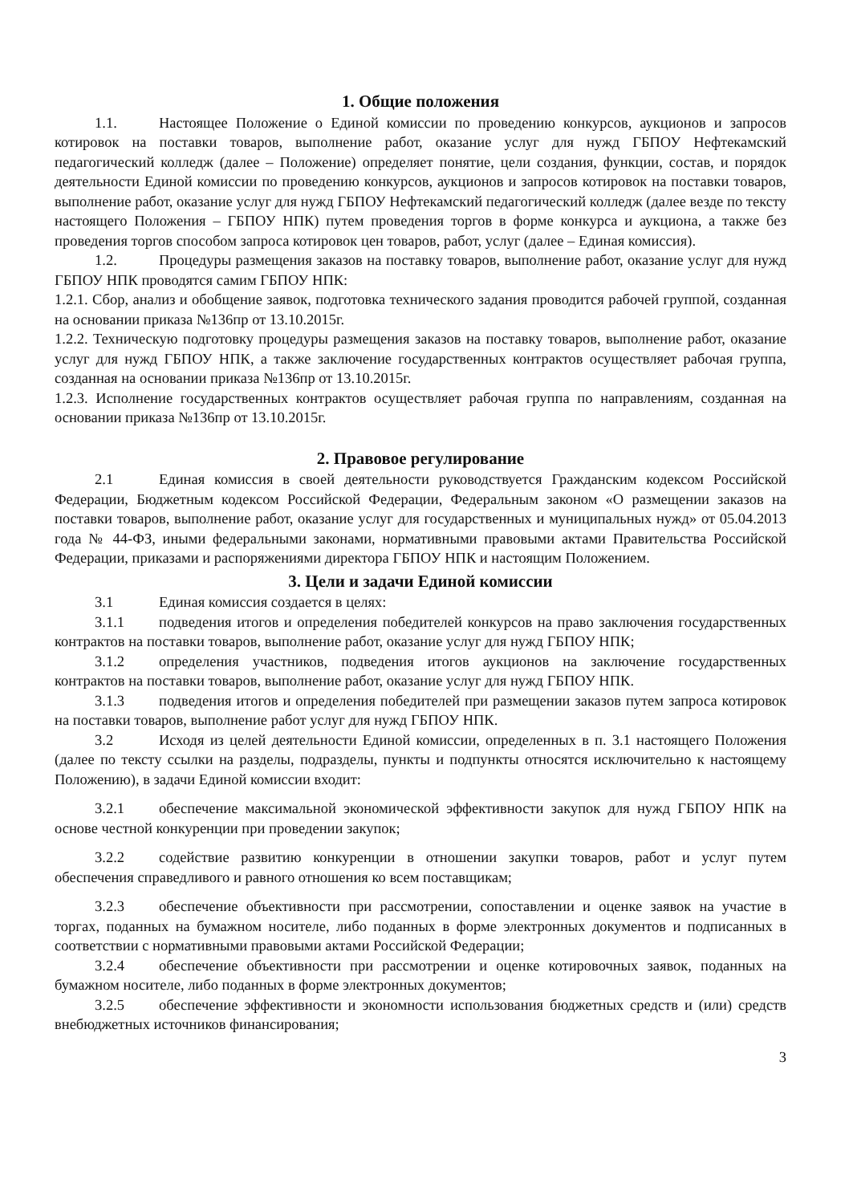1. Общие положения
1.1. Настоящее Положение о Единой комиссии по проведению конкурсов, аукционов и запросов котировок на поставки товаров, выполнение работ, оказание услуг для нужд ГБПОУ Нефтекамский педагогический колледж (далее – Положение) определяет понятие, цели создания, функции, состав, и порядок деятельности Единой комиссии по проведению конкурсов, аукционов и запросов котировок на поставки товаров, выполнение работ, оказание услуг для нужд ГБПОУ Нефтекамский педагогический колледж (далее везде по тексту настоящего Положения – ГБПОУ НПК) путем проведения торгов в форме конкурса и аукциона, а также без проведения торгов способом запроса котировок цен товаров, работ, услуг (далее – Единая комиссия).
1.2. Процедуры размещения заказов на поставку товаров, выполнение работ, оказание услуг для нужд ГБПОУ НПК проводятся самим ГБПОУ НПК:
1.2.1. Сбор, анализ и обобщение заявок, подготовка технического задания проводится рабочей группой, созданная на основании приказа №136пр от 13.10.2015г.
1.2.2. Техническую подготовку процедуры размещения заказов на поставку товаров, выполнение работ, оказание услуг для нужд ГБПОУ НПК, а также заключение государственных контрактов осуществляет рабочая группа, созданная на основании приказа №136пр от 13.10.2015г.
1.2.3. Исполнение государственных контрактов осуществляет рабочая группа по направлениям, созданная на основании приказа №136пр от 13.10.2015г.
2. Правовое регулирование
2.1 Единая комиссия в своей деятельности руководствуется Гражданским кодексом Российской Федерации, Бюджетным кодексом Российской Федерации, Федеральным законом «О размещении заказов на поставки товаров, выполнение работ, оказание услуг для государственных и муниципальных нужд» от 05.04.2013 года № 44-ФЗ, иными федеральными законами, нормативными правовыми актами Правительства Российской Федерации, приказами и распоряжениями директора ГБПОУ НПК и настоящим Положением.
3. Цели и задачи Единой комиссии
3.1 Единая комиссия создается в целях:
3.1.1 подведения итогов и определения победителей конкурсов на право заключения государственных контрактов на поставки товаров, выполнение работ, оказание услуг для нужд ГБПОУ НПК;
3.1.2 определения участников, подведения итогов аукционов на заключение государственных контрактов на поставки товаров, выполнение работ, оказание услуг для нужд ГБПОУ НПК.
3.1.3 подведения итогов и определения победителей при размещении заказов путем запроса котировок на поставки товаров, выполнение работ услуг для нужд ГБПОУ НПК.
3.2 Исходя из целей деятельности Единой комиссии, определенных в п. 3.1 настоящего Положения (далее по тексту ссылки на разделы, подразделы, пункты и подпункты относятся исключительно к настоящему Положению), в задачи Единой комиссии входит:
3.2.1 обеспечение максимальной экономической эффективности закупок для нужд ГБПОУ НПК на основе честной конкуренции при проведении закупок;
3.2.2 содействие развитию конкуренции в отношении закупки товаров, работ и услуг путем обеспечения справедливого и равного отношения ко всем поставщикам;
3.2.3 обеспечение объективности при рассмотрении, сопоставлении и оценке заявок на участие в торгах, поданных на бумажном носителе, либо поданных в форме электронных документов и подписанных в соответствии с нормативными правовыми актами Российской Федерации;
3.2.4 обеспечение объективности при рассмотрении и оценке котировочных заявок, поданных на бумажном носителе, либо поданных в форме электронных документов;
3.2.5 обеспечение эффективности и экономности использования бюджетных средств и (или) средств внебюджетных источников финансирования;
3